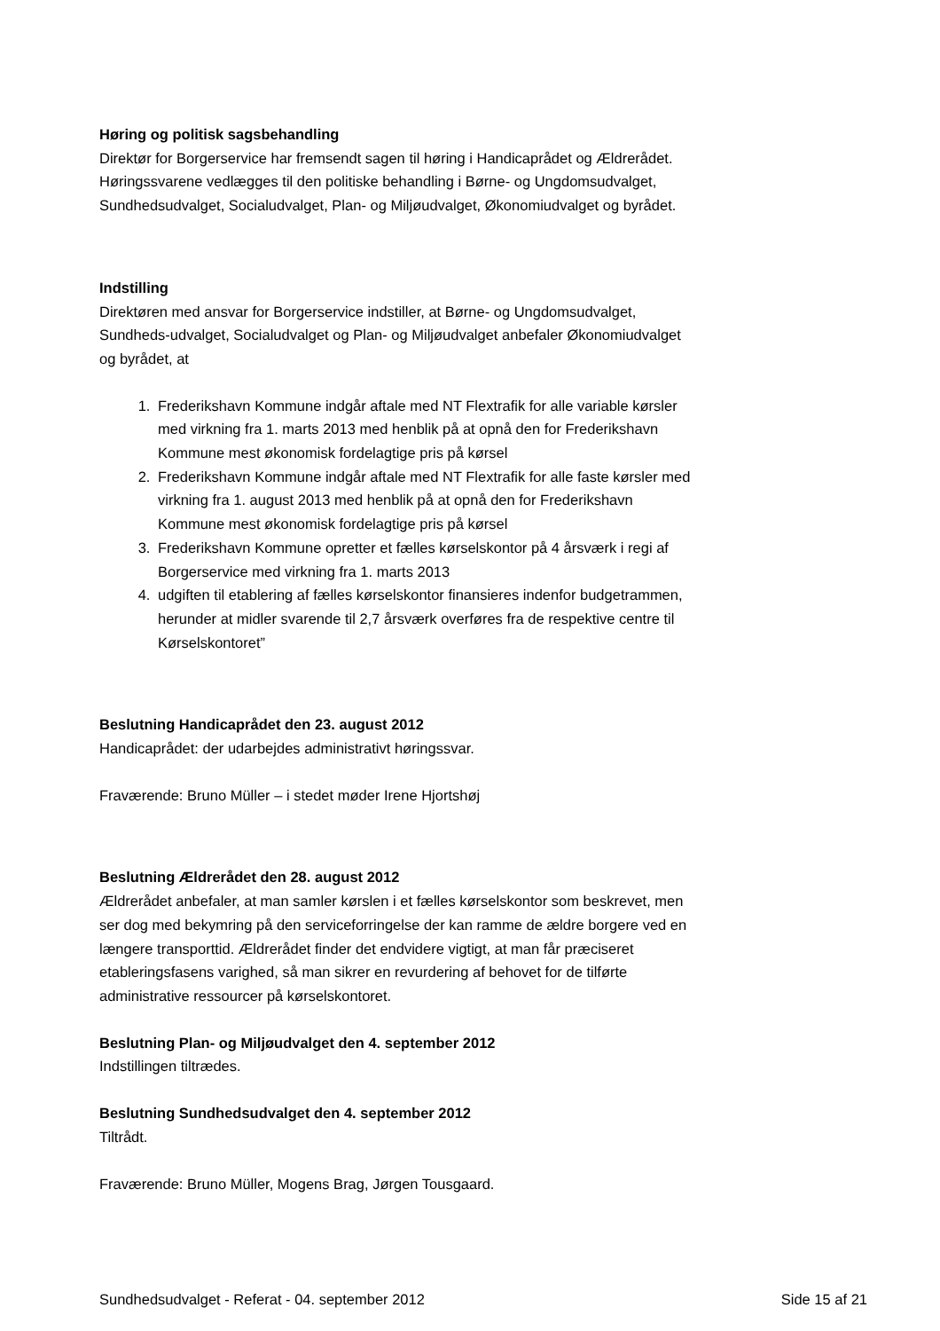Høring og politisk sagsbehandling
Direktør for Borgerservice har fremsendt sagen til høring i Handicaprådet og Ældrerådet. Høringssvarene vedlægges til den politiske behandling i Børne- og Ungdomsudvalget, Sundhedsudvalget, Socialudvalget, Plan- og Miljøudvalget, Økonomiudvalget og byrådet.
Indstilling
Direktøren med ansvar for Borgerservice indstiller, at Børne- og Ungdomsudvalget, Sundheds-udvalget, Socialudvalget og Plan- og Miljøudvalget anbefaler Økonomiudvalget og byrådet, at
1. Frederikshavn Kommune indgår aftale med NT Flextrafik for alle variable kørsler med virkning fra 1. marts 2013 med henblik på at opnå den for Frederikshavn Kommune mest økonomisk fordelagtige pris på kørsel
2. Frederikshavn Kommune indgår aftale med NT Flextrafik for alle faste kørsler med virkning fra 1. august 2013 med henblik på at opnå den for Frederikshavn Kommune mest økonomisk fordelagtige pris på kørsel
3. Frederikshavn Kommune opretter et fælles kørselskontor på 4 årsværk i regi af Borgerservice med virkning fra 1. marts 2013
4. udgiften til etablering af fælles kørselskontor finansieres indenfor budgetrammen, herunder at midler svarende til 2,7 årsværk overføres fra de respektive centre til Kørselskontoret”
Beslutning Handicaprådet den 23. august 2012
Handicaprådet: der udarbejdes administrativt høringssvar.
Fraværende: Bruno Müller – i stedet møder Irene Hjortshøj
Beslutning Ældrerådet den 28. august 2012
Ældrerådet anbefaler, at man samler kørslen i et fælles kørselskontor som beskrevet, men ser dog med bekymring på den serviceforringelse der kan ramme de ældre borgere ved en længere transporttid. Ældrerådet finder det endvidere vigtigt, at man får præciseret etableringsfasens varighed, så man sikrer en revurdering af behovet for de tilførte administrative ressourcer på kørselskontoret.
Beslutning Plan- og Miljøudvalget den 4. september 2012
Indstillingen tiltrædes.
Beslutning Sundhedsudvalget den 4. september 2012
Tiltrådt.
Fraværende: Bruno Müller, Mogens Brag, Jørgen Tousgaard.
Sundhedsudvalget - Referat - 04. september 2012 Side 15 af 21